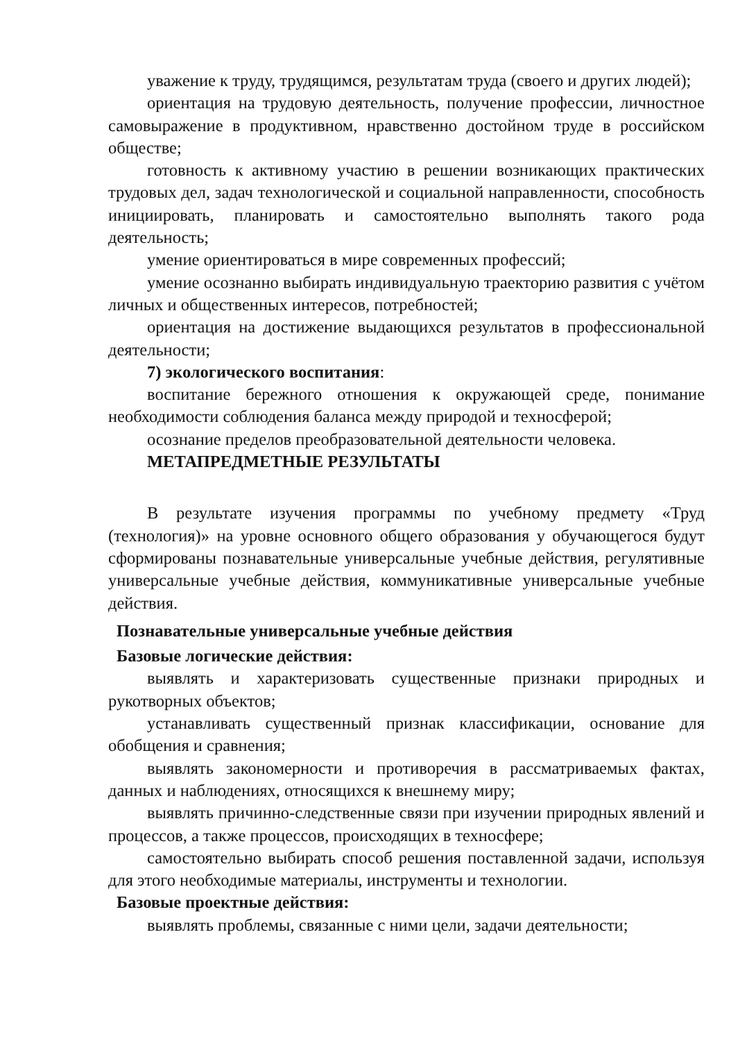уважение к труду, трудящимся, результатам труда (своего и других людей);
ориентация на трудовую деятельность, получение профессии, личностное самовыражение в продуктивном, нравственно достойном труде в российском обществе;
готовность к активному участию в решении возникающих практических трудовых дел, задач технологической и социальной направленности, способность инициировать, планировать и самостоятельно выполнять такого рода деятельность;
умение ориентироваться в мире современных профессий;
умение осознанно выбирать индивидуальную траекторию развития с учётом личных и общественных интересов, потребностей;
ориентация на достижение выдающихся результатов в профессиональной деятельности;
7) экологического воспитания:
воспитание бережного отношения к окружающей среде, понимание необходимости соблюдения баланса между природой и техносферой;
осознание пределов преобразовательной деятельности человека.
МЕТАПРЕДМЕТНЫЕ РЕЗУЛЬТАТЫ
В результате изучения программы по учебному предмету «Труд (технология)» на уровне основного общего образования у обучающегося будут сформированы познавательные универсальные учебные действия, регулятивные универсальные учебные действия, коммуникативные универсальные учебные действия.
Познавательные универсальные учебные действия
Базовые логические действия:
выявлять и характеризовать существенные признаки природных и рукотворных объектов;
устанавливать существенный признак классификации, основание для обобщения и сравнения;
выявлять закономерности и противоречия в рассматриваемых фактах, данных и наблюдениях, относящихся к внешнему миру;
выявлять причинно-следственные связи при изучении природных явлений и процессов, а также процессов, происходящих в техносфере;
самостоятельно выбирать способ решения поставленной задачи, используя для этого необходимые материалы, инструменты и технологии.
Базовые проектные действия:
выявлять проблемы, связанные с ними цели, задачи деятельности;